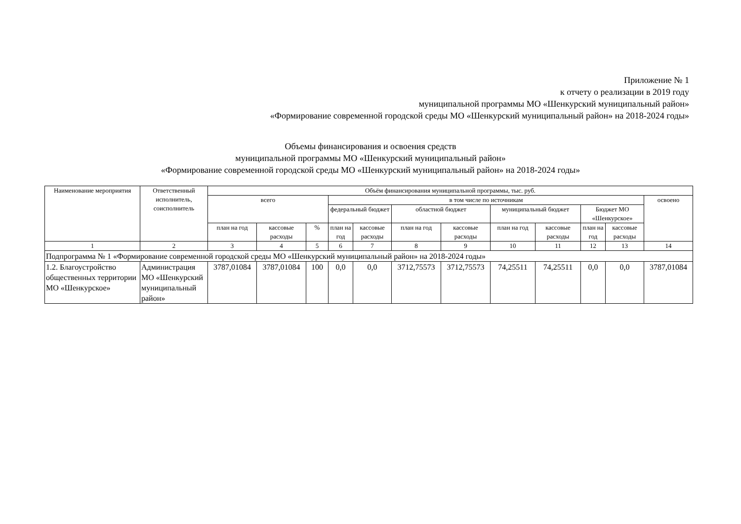Приложение № 1
к отчету о реализации в 2019 году
муниципальной программы МО «Шенкурский муниципальный район»
«Формирование современной городской среды МО «Шенкурский муниципальный район» на 2018-2024 годы»
Объемы финансирования и освоения средств
муниципальной программы МО «Шенкурский муниципальный район»
«Формирование современной городской среды МО «Шенкурский муниципальный район» на 2018-2024 годы»
| Наименование мероприятия | Ответственный исполнитель, соисполнитель | Объём финансирования муниципальной программы, тыс. руб. | | | | | | | | | | | |
| --- | --- | --- | --- | --- | --- | --- | --- | --- | --- | --- | --- | --- | --- |
| | | всего | | | в том числе по источникам | | | | | | | | освоено |
| | | | | | федеральный бюджет | | областной бюджет | | муниципальный бюджет | | Бюджет МО «Шенкурское» | | |
| | | план на год | кассовые расходы | % | план на год | кассовые расходы | план на год | кассовые расходы | план на год | кассовые расходы | план на год | кассовые расходы | |
| 1 | 2 | 3 | 4 | 5 | 6 | 7 | 8 | 9 | 10 | 11 | 12 | 13 | 14 |
| Подпрограмма № 1 «Формирование современной городской среды МО «Шенкурский муниципальный район» на 2018-2024 годы» | | | | | | | | | | | | | |
| 1.2. Благоустройство общественных территории МО «Шенкурское» | Администрация МО «Шенкурский муниципальный район» | 3787,01084 | 3787,01084 | 100 | 0,0 | 0,0 | 3712,75573 | 3712,75573 | 74,25511 | 74,25511 | 0,0 | 0,0 | 3787,01084 |